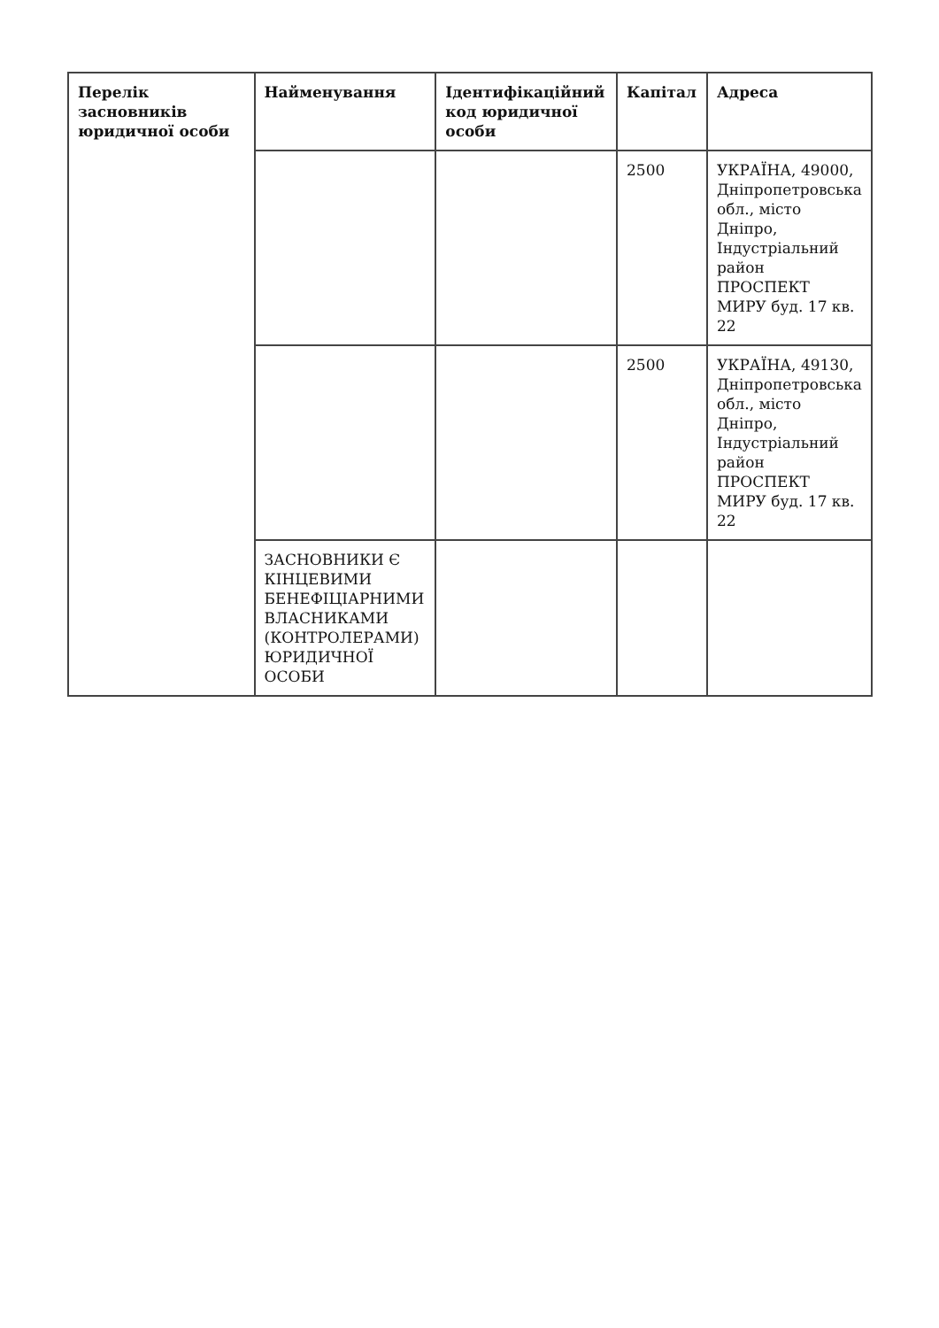| Перелік засновників юридичної особи | Найменування | Ідентифікаційний код юридичної особи | Капітал | Адреса |
| --- | --- | --- | --- | --- |
| | | | 2500 | УКРАЇНА, 49000, Дніпропетровська обл., місто Дніпро, Індустріальний район ПРОСПЕКТ МИРУ буд. 17 кв. 22 |
| | | | 2500 | УКРАЇНА, 49130, Дніпропетровська обл., місто Дніпро, Індустріальний район ПРОСПЕКТ МИРУ буд. 17 кв. 22 |
| | ЗАСНОВНИКИ Є КІНЦЕВИМИ БЕНЕФІЦІАРНИМИ ВЛАСНИКАМИ (КОНТРОЛЕРАМИ) ЮРИДИЧНОЇ ОСОБИ | | | |